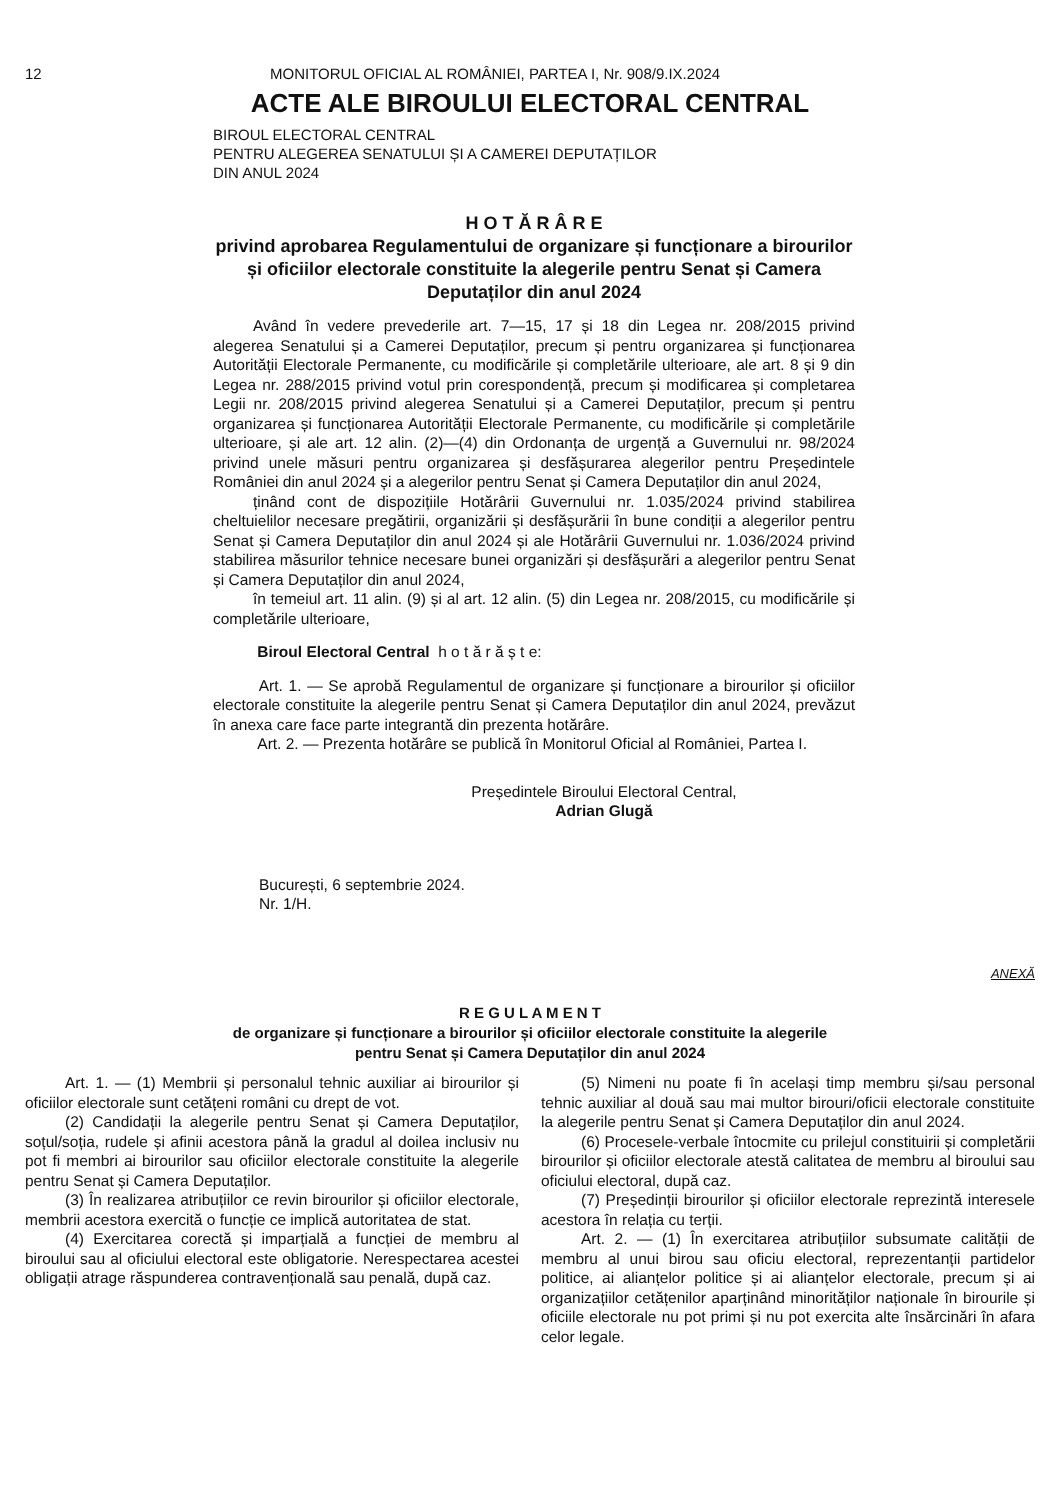12 MONITORUL OFICIAL AL ROMÂNIEI, PARTEA I, Nr. 908/9.IX.2024
ACTE ALE BIROULUI ELECTORAL CENTRAL
BIROUL ELECTORAL CENTRAL
PENTRU ALEGEREA SENATULUI ȘI A CAMEREI DEPUTAȚILOR
DIN ANUL 2024
H O T Ă R Â R E
privind aprobarea Regulamentului de organizare și funcționare a birourilor și oficiilor electorale constituite la alegerile pentru Senat și Camera Deputaților din anul 2024
Având în vedere prevederile art. 7—15, 17 și 18 din Legea nr. 208/2015 privind alegerea Senatului și a Camerei Deputaților, precum și pentru organizarea și funcționarea Autorității Electorale Permanente, cu modificările și completările ulterioare, ale art. 8 și 9 din Legea nr. 288/2015 privind votul prin corespondență, precum și modificarea și completarea Legii nr. 208/2015 privind alegerea Senatului și a Camerei Deputaților, precum și pentru organizarea și funcționarea Autorității Electorale Permanente, cu modificările și completările ulterioare, și ale art. 12 alin. (2)—(4) din Ordonanța de urgență a Guvernului nr. 98/2024 privind unele măsuri pentru organizarea și desfășurarea alegerilor pentru Președintele României din anul 2024 și a alegerilor pentru Senat și Camera Deputaților din anul 2024,
ținând cont de dispozițiile Hotărârii Guvernului nr. 1.035/2024 privind stabilirea cheltuielilor necesare pregătirii, organizării și desfășurării în bune condiții a alegerilor pentru Senat și Camera Deputaților din anul 2024 și ale Hotărârii Guvernului nr. 1.036/2024 privind stabilirea măsurilor tehnice necesare bunei organizări și desfășurări a alegerilor pentru Senat și Camera Deputaților din anul 2024,
în temeiul art. 11 alin. (9) și al art. 12 alin. (5) din Legea nr. 208/2015, cu modificările și completările ulterioare,
Biroul Electoral Central h o t ă r ă ș t e:
Art. 1. — Se aprobă Regulamentul de organizare și funcționare a birourilor și oficiilor electorale constituite la alegerile pentru Senat și Camera Deputaților din anul 2024, prevăzut în anexa care face parte integrantă din prezenta hotărâre.
Art. 2. — Prezenta hotărâre se publică în Monitorul Oficial al României, Partea I.
Președintele Biroului Electoral Central,
Adrian Glugă
București, 6 septembrie 2024.
Nr. 1/H.
ANEXĂ
R E G U L A M E N T
de organizare și funcționare a birourilor și oficiilor electorale constituite la alegerile
pentru Senat și Camera Deputaților din anul 2024
Art. 1. — (1) Membrii și personalul tehnic auxiliar ai birourilor și oficiilor electorale sunt cetățeni români cu drept de vot.
(2) Candidații la alegerile pentru Senat și Camera Deputaților, soțul/soția, rudele și afinii acestora până la gradul al doilea inclusiv nu pot fi membri ai birourilor sau oficiilor electorale constituite la alegerile pentru Senat și Camera Deputaților.
(3) În realizarea atribuțiilor ce revin birourilor și oficiilor electorale, membrii acestora exercită o funcție ce implică autoritatea de stat.
(4) Exercitarea corectă și imparțială a funcției de membru al biroului sau al oficiului electoral este obligatorie. Nerespectarea acestei obligații atrage răspunderea contravențională sau penală, după caz.
(5) Nimeni nu poate fi în același timp membru și/sau personal tehnic auxiliar al două sau mai multor birouri/oficii electorale constituite la alegerile pentru Senat și Camera Deputaților din anul 2024.
(6) Procesele-verbale întocmite cu prilejul constituirii și completării birourilor și oficiilor electorale atestă calitatea de membru al biroului sau oficiului electoral, după caz.
(7) Președinții birourilor și oficiilor electorale reprezintă interesele acestora în relația cu terții.
Art. 2. — (1) În exercitarea atribuțiilor subsumate calității de membru al unui birou sau oficiu electoral, reprezentanții partidelor politice, ai alianțelor politice și ai alianțelor electorale, precum și ai organizațiilor cetățenilor aparținând minorităților naționale în birourile și oficiile electorale nu pot primi și nu pot exercita alte însărcinări în afara celor legale.